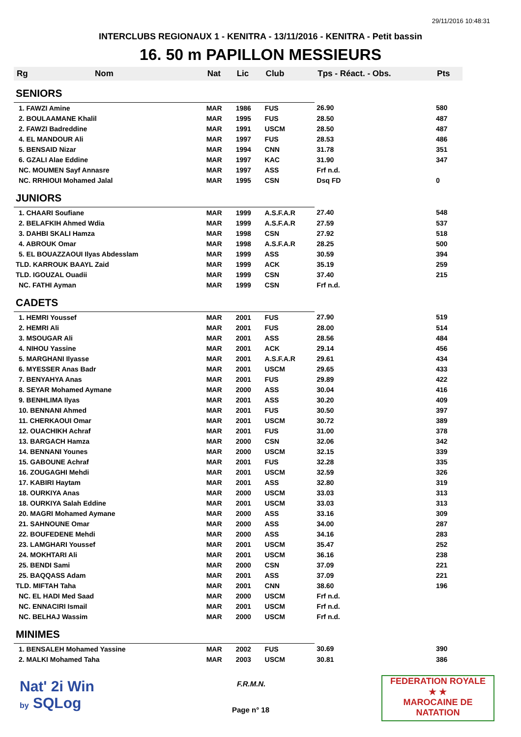29/11/2016 10:48:31
INTERCLUBS REGIONAUX 1 - KENITRA - 13/11/2016 - KENITRA - Petit bassin
16. 50 m PAPILLON MESSIEURS
| Rg | Nom | Nat | Lic | Club | Tps - Réact. - Obs. | Pts |
| --- | --- | --- | --- | --- | --- | --- |
| SENIORS | | | | | | |
| 1. FAWZI Amine | | MAR | 1986 | FUS | 26.90 | 580 |
| 2. BOULAAMANE Khalil | | MAR | 1995 | FUS | 28.50 | 487 |
| 2. FAWZI Badreddine | | MAR | 1991 | USCM | 28.50 | 487 |
| 4. EL MANDOUR Ali | | MAR | 1997 | FUS | 28.53 | 486 |
| 5. BENSAID Nizar | | MAR | 1994 | CNN | 31.78 | 351 |
| 6. GZALI Alae Eddine | | MAR | 1997 | KAC | 31.90 | 347 |
| NC. MOUMEN Sayf Annasre | | MAR | 1997 | ASS | Frf n.d. | |
| NC. RRHIOUI Mohamed Jalal | | MAR | 1995 | CSN | Dsq FD | 0 |
| JUNIORS | | | | | | |
| 1. CHAARI Soufiane | | MAR | 1999 | A.S.F.A.R | 27.40 | 548 |
| 2. BELAFKIH Ahmed Wdia | | MAR | 1999 | A.S.F.A.R | 27.59 | 537 |
| 3. DAHBI SKALI Hamza | | MAR | 1998 | CSN | 27.92 | 518 |
| 4. ABROUK Omar | | MAR | 1998 | A.S.F.A.R | 28.25 | 500 |
| 5. EL BOUAZZAOUI Ilyas Abdesslam | | MAR | 1999 | ASS | 30.59 | 394 |
| TLD. KARROUK BAAYL Zaid | | MAR | 1999 | ACK | 35.19 | 259 |
| TLD. IGOUZAL Ouadii | | MAR | 1999 | CSN | 37.40 | 215 |
| NC. FATHI Ayman | | MAR | 1999 | CSN | Frf n.d. | |
| CADETS | | | | | | |
| 1. HEMRI Youssef | | MAR | 2001 | FUS | 27.90 | 519 |
| 2. HEMRI Ali | | MAR | 2001 | FUS | 28.00 | 514 |
| 3. MSOUGAR Ali | | MAR | 2001 | ASS | 28.56 | 484 |
| 4. NIHOU Yassine | | MAR | 2001 | ACK | 29.14 | 456 |
| 5. MARGHANI Ilyasse | | MAR | 2001 | A.S.F.A.R | 29.61 | 434 |
| 6. MYESSER Anas Badr | | MAR | 2001 | USCM | 29.65 | 433 |
| 7. BENYAHYA Anas | | MAR | 2001 | FUS | 29.89 | 422 |
| 8. SEYAR Mohamed Aymane | | MAR | 2000 | ASS | 30.04 | 416 |
| 9. BENHLIMA Ilyas | | MAR | 2001 | ASS | 30.20 | 409 |
| 10. BENNANI Ahmed | | MAR | 2001 | FUS | 30.50 | 397 |
| 11. CHERKAOUI Omar | | MAR | 2001 | USCM | 30.72 | 389 |
| 12. OUACHIKH Achraf | | MAR | 2001 | FUS | 31.00 | 378 |
| 13. BARGACH Hamza | | MAR | 2000 | CSN | 32.06 | 342 |
| 14. BENNANI Younes | | MAR | 2000 | USCM | 32.15 | 339 |
| 15. GABOUNE Achraf | | MAR | 2001 | FUS | 32.28 | 335 |
| 16. ZOUGAGHI Mehdi | | MAR | 2001 | USCM | 32.59 | 326 |
| 17. KABIRI Haytam | | MAR | 2001 | ASS | 32.80 | 319 |
| 18. OURKIYA Anas | | MAR | 2000 | USCM | 33.03 | 313 |
| 18. OURKIYA Salah Eddine | | MAR | 2001 | USCM | 33.03 | 313 |
| 20. MAGRI Mohamed Aymane | | MAR | 2000 | ASS | 33.16 | 309 |
| 21. SAHNOUNE Omar | | MAR | 2000 | ASS | 34.00 | 287 |
| 22. BOUFEDENE Mehdi | | MAR | 2000 | ASS | 34.16 | 283 |
| 23. LAMGHARI Youssef | | MAR | 2001 | USCM | 35.47 | 252 |
| 24. MOKHTARI Ali | | MAR | 2001 | USCM | 36.16 | 238 |
| 25. BENDI Sami | | MAR | 2000 | CSN | 37.09 | 221 |
| 25. BAQQASS Adam | | MAR | 2001 | ASS | 37.09 | 221 |
| TLD. MIFTAH Taha | | MAR | 2001 | CNN | 38.60 | 196 |
| NC. EL HADI Med Saad | | MAR | 2000 | USCM | Frf n.d. | |
| NC. ENNACIRI Ismail | | MAR | 2001 | USCM | Frf n.d. | |
| NC. BELHAJ Wassim | | MAR | 2000 | USCM | Frf n.d. | |
| MINIMES | | | | | | |
| 1. BENSALEH Mohamed Yassine | | MAR | 2002 | FUS | 30.69 | 390 |
| 2. MALKI Mohamed Taha | | MAR | 2003 | USCM | 30.81 | 386 |
Nat' 2i Win
by SQLog
F.R.M.N.
Page n° 18
FEDERATION ROYALE
★ ★
MAROCAINE DE NATATION